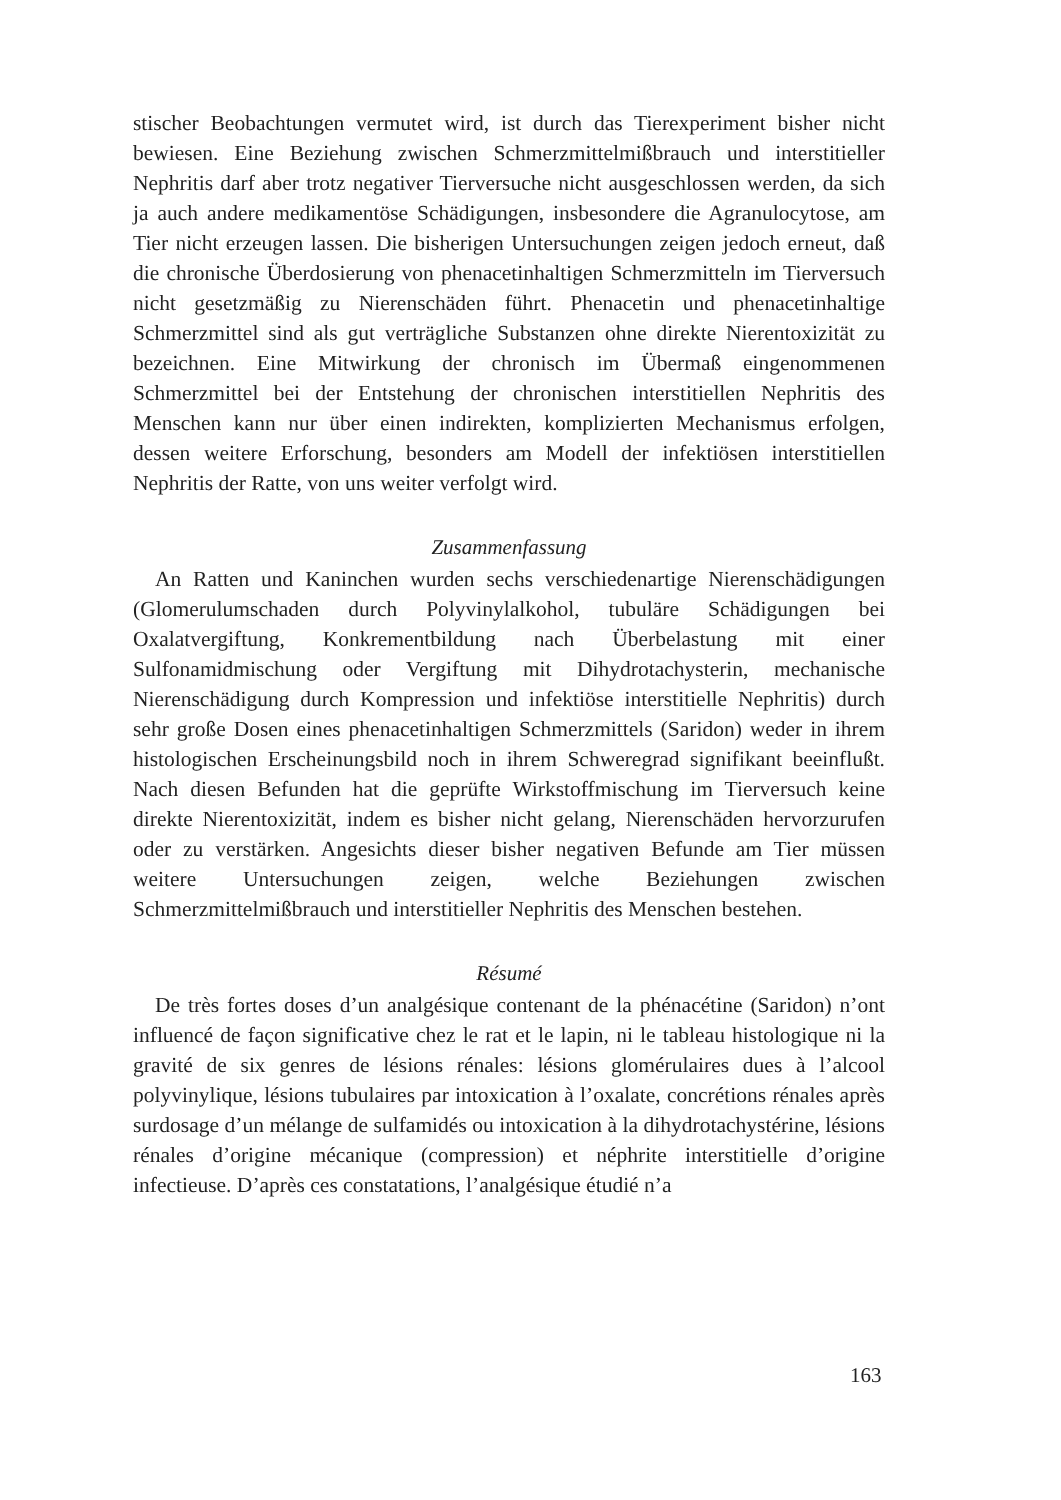stischer Beobachtungen vermutet wird, ist durch das Tierexperiment bisher nicht bewiesen. Eine Beziehung zwischen Schmerzmittelmißbrauch und interstitieller Nephritis darf aber trotz negativer Tierversuche nicht ausgeschlossen werden, da sich ja auch andere medikamentöse Schädigungen, insbesondere die Agranulocytose, am Tier nicht erzeugen lassen. Die bisherigen Untersuchungen zeigen jedoch erneut, daß die chronische Überdosierung von phenacetinhaltigen Schmerzmitteln im Tierversuch nicht gesetzmäßig zu Nierenschäden führt. Phenacetin und phenacetinhaltige Schmerzmittel sind als gut verträgliche Substanzen ohne direkte Nierentoxizität zu bezeichnen. Eine Mitwirkung der chronisch im Übermaß eingenommenen Schmerzmittel bei der Entstehung der chronischen interstitiellen Nephritis des Menschen kann nur über einen indirekten, komplizierten Mechanismus erfolgen, dessen weitere Erforschung, besonders am Modell der infektiösen interstitiellen Nephritis der Ratte, von uns weiter verfolgt wird.
Zusammenfassung
An Ratten und Kaninchen wurden sechs verschiedenartige Nierenschädigungen (Glomerulumschaden durch Polyvinylalkohol, tubuläre Schädigungen bei Oxalatvergiftung, Konkrementbildung nach Überbelastung mit einer Sulfonamidmischung oder Vergiftung mit Dihydrotachysterin, mechanische Nierenschädigung durch Kompression und infektiöse interstitielle Nephritis) durch sehr große Dosen eines phenacetinhaltigen Schmerzmittels (Saridon) weder in ihrem histologischen Erscheinungsbild noch in ihrem Schweregrad signifikant beeinflußt. Nach diesen Befunden hat die geprüfte Wirkstoffmischung im Tierversuch keine direkte Nierentoxizität, indem es bisher nicht gelang, Nierenschäden hervorzurufen oder zu verstärken. Angesichts dieser bisher negativen Befunde am Tier müssen weitere Untersuchungen zeigen, welche Beziehungen zwischen Schmerzmittelmißbrauch und interstitieller Nephritis des Menschen bestehen.
Résumé
De très fortes doses d’un analgésique contenant de la phénacétine (Saridon) n’ont influencé de façon significative chez le rat et le lapin, ni le tableau histologique ni la gravité de six genres de lésions rénales: lésions glomérulaires dues à l’alcool polyvinylique, lésions tubulaires par intoxication à l’oxalate, concrétions rénales après surdosage d’un mélange de sulfamidés ou intoxication à la dihydrotachystérine, lésions rénales d’origine mécanique (compression) et néphrite interstitielle d’origine infectieuse. D’après ces constatations, l’analgésique étudié n’a
163